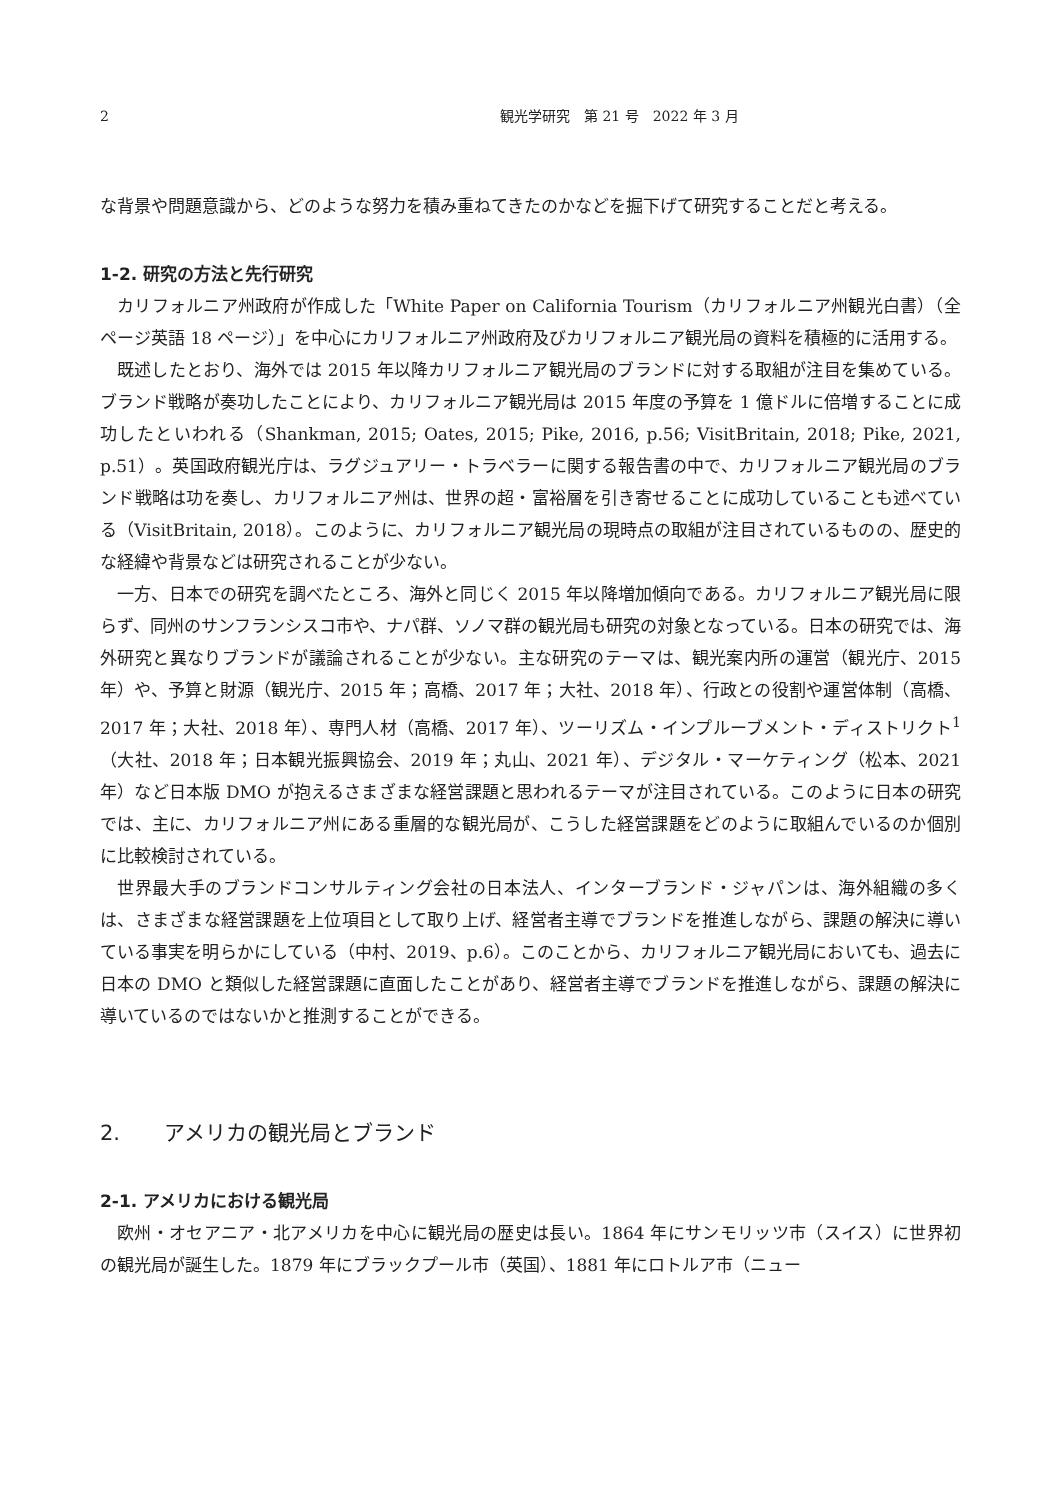2 観光学研究　第 21 号　2022 年 3 月
な背景や問題意識から、どのような努力を積み重ねてきたのかなどを掘下げて研究することだと考える。
1-2. 研究の方法と先行研究
カリフォルニア州政府が作成した「White Paper on California Tourism（カリフォルニア州観光白書）（全ページ英語 18 ページ）」を中心にカリフォルニア州政府及びカリフォルニア観光局の資料を積極的に活用する。
既述したとおり、海外では 2015 年以降カリフォルニア観光局のブランドに対する取組が注目を集めている。ブランド戦略が奏功したことにより、カリフォルニア観光局は 2015 年度の予算を 1 億ドルに倍増することに成功したといわれる（Shankman, 2015; Oates, 2015; Pike, 2016, p.56; VisitBritain, 2018; Pike, 2021, p.51）。英国政府観光庁は、ラグジュアリー・トラベラーに関する報告書の中で、カリフォルニア観光局のブランド戦略は功を奏し、カリフォルニア州は、世界の超・富裕層を引き寄せることに成功していることも述べている（VisitBritain, 2018）。このように、カリフォルニア観光局の現時点の取組が注目されているものの、歴史的な経緯や背景などは研究されることが少ない。
一方、日本での研究を調べたところ、海外と同じく 2015 年以降増加傾向である。カリフォルニア観光局に限らず、同州のサンフランシスコ市や、ナパ群、ソノマ群の観光局も研究の対象となっている。日本の研究では、海外研究と異なりブランドが議論されることが少ない。主な研究のテーマは、観光案内所の運営（観光庁、2015 年）や、予算と財源（観光庁、2015 年；高橋、2017 年；大社、2018 年）、行政との役割や運営体制（高橋、2017 年；大社、2018 年）、専門人材（高橋、2017 年）、ツーリズム・インプルーブメント・ディストリクト<sup>1</sup>（大社、2018 年；日本観光振興協会、2019 年；丸山、2021 年）、デジタル・マーケティング（松本、2021 年）など日本版 DMO が抱えるさまざまな経営課題と思われるテーマが注目されている。このように日本の研究では、主に、カリフォルニア州にある重層的な観光局が、こうした経営課題をどのように取組んでいるのか個別に比較検討されている。
世界最大手のブランドコンサルティング会社の日本法人、インターブランド・ジャパンは、海外組織の多くは、さまざまな経営課題を上位項目として取り上げ、経営者主導でブランドを推進しながら、課題の解決に導いている事実を明らかにしている（中村、2019、p.6）。このことから、カリフォルニア観光局においても、過去に日本の DMO と類似した経営課題に直面したことがあり、経営者主導でブランドを推進しながら、課題の解決に導いているのではないかと推測することができる。
2. アメリカの観光局とブランド
2-1. アメリカにおける観光局
欧州・オセアニア・北アメリカを中心に観光局の歴史は長い。1864 年にサンモリッツ市（スイス）に世界初の観光局が誕生した。1879 年にブラックプール市（英国）、1881 年にロトルア市（ニュー